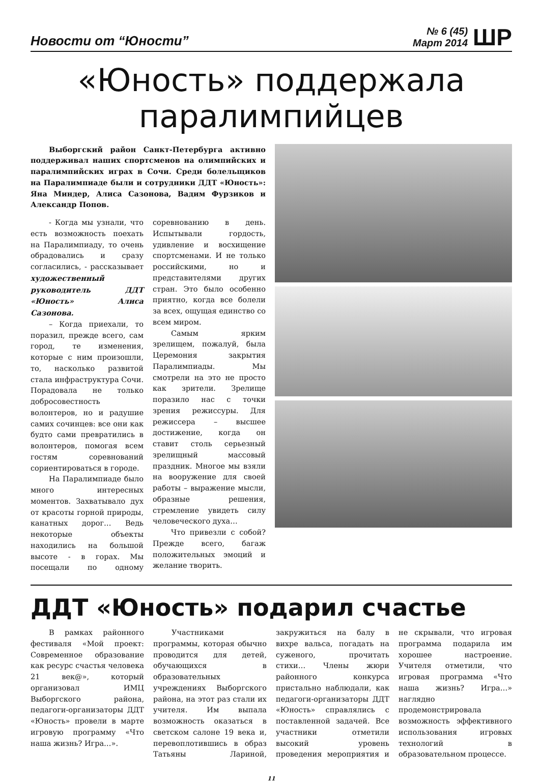Новости от “Юности”
№ 6 (45)
Март 2014
ШР
«Юность» поддержала
паралимпийцев
Выборгский район Санкт-Петербурга активно поддерживал наших спортсменов на олимпийских и паралимпийских играх в Сочи. Среди болельщиков на Паралимпиаде были и сотрудники ДДТ «Юность»: Яна Миндер, Алиса Сазонова, Вадим Фурзиков и Александр Попов.
- Когда мы узнали, что есть возможность поехать на Паралимпиаду, то очень обрадовались и сразу согласились, - рассказывает художественный руководитель ДДТ «Юность» Алиса Сазонова.
– Когда приехали, то поразил, прежде всего, сам город, те изменения, которые с ним произошли, то, насколько развитой стала инфраструктура Сочи. Порадовала не только добросовестность волонтеров, но и радушие самих сочинцев: все они как будто сами превратились в волонтеров, помогая всем гостям соревнований сориентироваться в городе.
На Паралимпиаде было много интересных моментов. Захватывало дух от красоты горной природы, канатных дорог… Ведь некоторые объекты находились на большой высоте - в горах. Мы посещали по одному соревнованию в день. Испытывали гордость, удивление и восхищение спортсменами. И не только российскими, но и представителями других стран. Это было особенно приятно, когда все болели за всех, ощущая единство со всем миром.
Самым ярким зрелищем, пожалуй, была Церемония закрытия Паралимпиады. Мы смотрели на это не просто как зрители. Зрелище поразило нас с точки зрения режиссуры. Для режиссера – высшее достижение, когда он ставит столь серьезный зрелищный массовый праздник. Многое мы взяли на вооружение для своей работы – выражение мысли, образные решения, стремление увидеть силу человеческого духа…
Что привезли с собой? Прежде всего, багаж положительных эмоций и желание творить.
ДДТ «Юность» подарил счастье
В рамках районного фестиваля «Мой проект: Современное образование как ресурс счастья человека 21 век@», который организовал ИМЦ Выборгского района, педагоги-организаторы ДДТ «Юность» провели в марте игровую программу «Что наша жизнь? Игра…».
Участниками программы, которая обычно проводится для детей, обучающихся в образовательных учреждениях Выборгского района, на этот раз стали их учителя. Им выпала возможность оказаться в светском салоне 19 века и, перевоплотившись в образ Татьяны Лариной, закружиться на балу в вихре вальса, погадать на суженого, прочитать стихи… Члены жюри районного конкурса пристально наблюдали, как педагоги-организаторы ДДТ «Юность» справлялись с поставленной задачей. Все участники отметили высокий уровень проведения мероприятия и не скрывали, что игровая программа подарила им хорошее настроение. Учителя отметили, что игровая программа «Что наша жизнь? Игра…» наглядно продемонстрировала возможность эффективного использования игровых технологий в образовательном процессе.
11